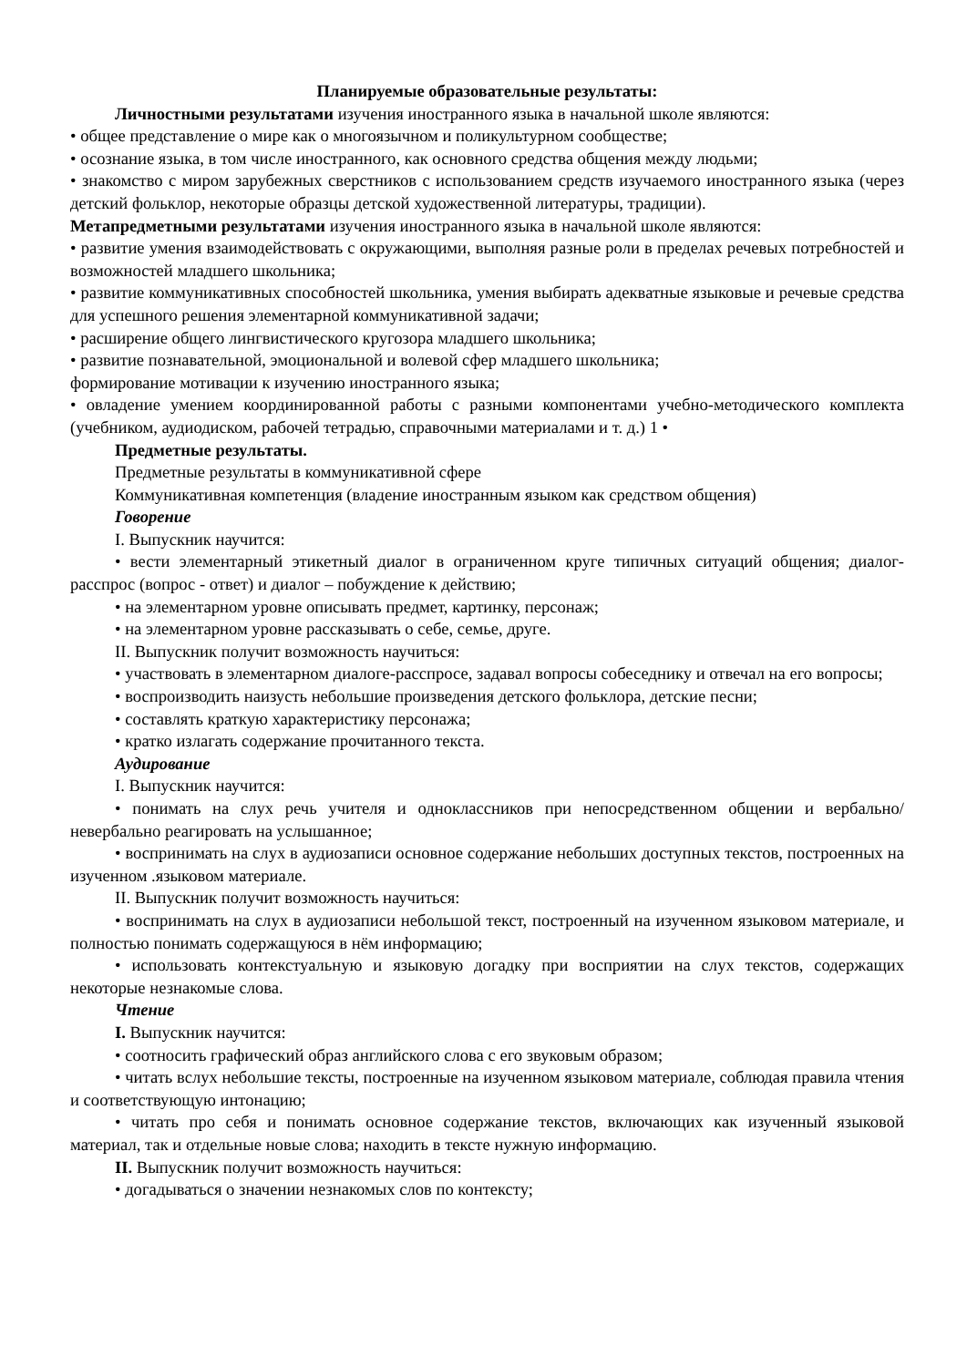Планируемые образовательные результаты:
Личностными результатами изучения иностранного языка в начальной школе являются:
• общее представление о мире как о многоязычном и поликультурном сообществе;
• осознание языка, в том числе иностранного, как основного средства общения между людьми;
• знакомство с миром зарубежных сверстников с использованием средств изучаемого иностранного языка (через детский фольклор, некоторые образцы детской художественной литературы, традиции).
Метапредметными результатами изучения иностранного языка в начальной школе являются:
• развитие умения взаимодействовать с окружающими, выполняя разные роли в пределах речевых потребностей и возможностей младшего школьника;
• развитие коммуникативных способностей школьника, умения выбирать адекватные языковые и речевые средства для успешного решения элементарной коммуникативной задачи;
• расширение общего лингвистического кругозора младшего школьника;
• развитие познавательной, эмоциональной и волевой сфер младшего школьника;
формирование мотивации к изучению иностранного языка;
• овладение умением координированной работы с разными компонентами учебно-методического комплекта (учебником, аудиодиском, рабочей тетрадью, справочными материалами и т. д.) 1 •
Предметные результаты.
Предметные результаты в коммуникативной сфере
Коммуникативная компетенция (владение иностранным языком как средством общения)
Говорение
I. Выпускник научится:
• вести элементарный этикетный диалог в ограниченном круге типичных ситуаций общения; диалог-расспрос (вопрос - ответ) и диалог – побуждение к действию;
• на элементарном уровне описывать предмет, картинку, персонаж;
• на элементарном уровне рассказывать о себе, семье, друге.
II. Выпускник получит возможность научиться:
• участвовать в элементарном диалоге-расспросе, задавал вопросы собеседнику и отвечал на его вопросы;
• воспроизводить наизусть небольшие произведения детского фольклора, детские песни;
• составлять краткую характеристику персонажа;
• кратко излагать содержание прочитанного текста.
Аудирование
I. Выпускник научится:
• понимать на слух речь учителя и одноклассников при непосредственном общении и вербально/невербально реагировать на услышанное;
• воспринимать на слух в аудиозаписи основное содержание небольших доступных текстов, построенных на изученном .языковом материале.
II. Выпускник получит возможность научиться:
• воспринимать на слух в аудиозаписи небольшой текст, построенный на изученном языковом материале, и полностью понимать содержащуюся в нём информацию;
• использовать контекстуальную и языковую догадку при восприятии на слух текстов, содержащих некоторые незнакомые слова.
Чтение
I. Выпускник научится:
• соотносить графический образ английского слова с его звуковым образом;
• читать вслух небольшие тексты, построенные на изученном языковом материале, соблюдая правила чтения и соответствующую интонацию;
• читать про себя и понимать основное содержание текстов, включающих как изученный языковой материал, так и отдельные новые слова; находить в тексте нужную информацию.
II. Выпускник получит возможность научиться:
• догадываться о значении незнакомых слов по контексту;